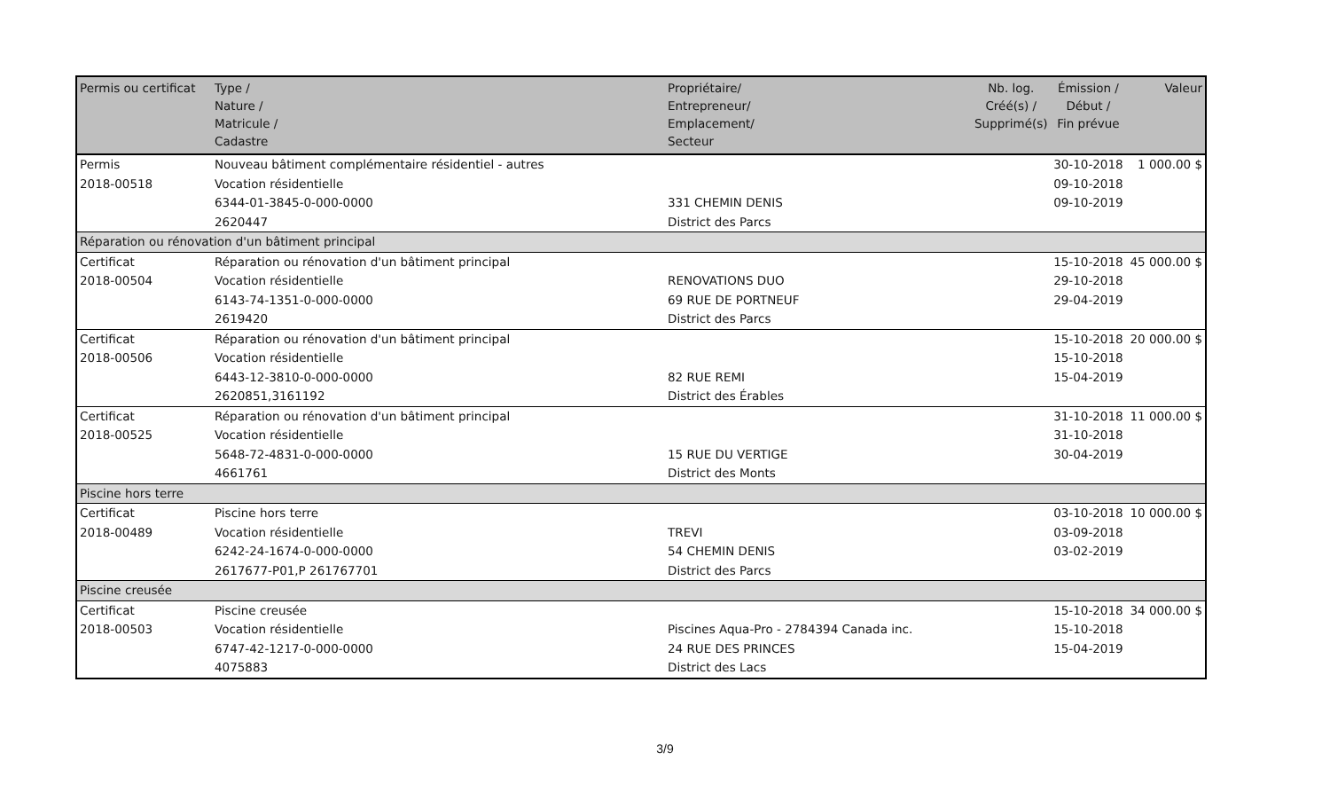| Permis ou certificat | Type / Nature / Matricule / Cadastre | Propriétaire/ Entrepreneur/ Emplacement/ Secteur | Nb. log. Créé(s) / Supprimé(s) | Émission / Début / Fin prévue | Valeur |
| --- | --- | --- | --- | --- | --- |
| Permis 2018-00518 | Nouveau bâtiment complémentaire résidentiel - autres Vocation résidentielle 6344-01-3845-0-000-0000 2620447 | 331 CHEMIN DENIS District des Parcs | | 30-10-2018 09-10-2018 09-10-2019 | 1 000.00 $ |
| Réparation ou rénovation d'un bâtiment principal | | | | | |
| Certificat 2018-00504 | Réparation ou rénovation d'un bâtiment principal Vocation résidentielle 6143-74-1351-0-000-0000 2619420 | RENOVATIONS DUO 69 RUE DE PORTNEUF District des Parcs | | 15-10-2018 29-10-2018 29-04-2019 | 45 000.00 $ |
| Certificat 2018-00506 | Réparation ou rénovation d'un bâtiment principal Vocation résidentielle 6443-12-3810-0-000-0000 2620851,3161192 | 82 RUE REMI District des Érables | | 15-10-2018 15-10-2018 15-04-2019 | 20 000.00 $ |
| Certificat 2018-00525 | Réparation ou rénovation d'un bâtiment principal Vocation résidentielle 5648-72-4831-0-000-0000 4661761 | 15 RUE DU VERTIGE District des Monts | | 31-10-2018 31-10-2018 30-04-2019 | 11 000.00 $ |
| Piscine hors terre | | | | | |
| Certificat 2018-00489 | Piscine hors terre Vocation résidentielle 6242-24-1674-0-000-0000 2617677-P01,P 261767701 | TREVI 54 CHEMIN DENIS District des Parcs | | 03-10-2018 03-09-2018 03-02-2019 | 10 000.00 $ |
| Piscine creusée | | | | | |
| Certificat 2018-00503 | Piscine creusée Vocation résidentielle 6747-42-1217-0-000-0000 4075883 | Piscines Aqua-Pro - 2784394 Canada inc. 24 RUE DES PRINCES District des Lacs | | 15-10-2018 15-10-2018 15-04-2019 | 34 000.00 $ |
3/9